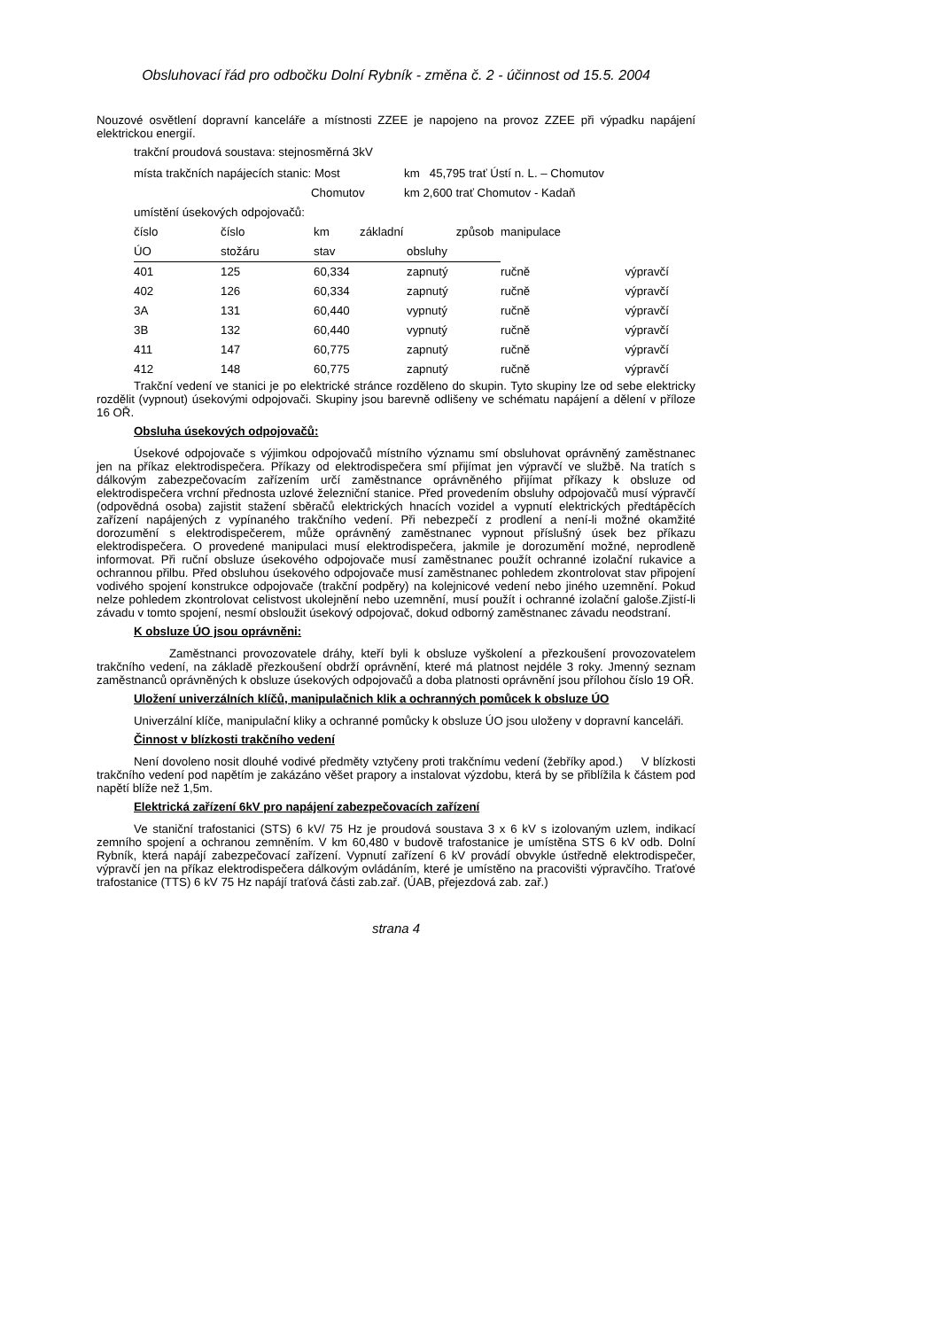Obsluhovací řád pro odbočku Dolní Rybník - změna č. 2 - účinnost od 15.5. 2004
Nouzové osvětlení dopravní kanceláře a místnosti ZZEE je napojeno na provoz ZZEE při výpadku napájení elektrickou energií.
trakční proudová soustava: stejnosměrná 3kV
| místa trakčních napájecích stanic: Most | km 45,795 trať Ústí n. L. – Chomutov |
| Chomutov | km 2,600 trať Chomutov - Kadaň |
| umístění úsekových odpojovačů: | |
| číslo | číslo | km | základní způsob | | manipulace |
| ÚO | stožáru | stav | | obsluhy | |
| 401 | 125 | 60,334 | | zapnutý | ručně výpravčí |
| 402 | 126 | 60,334 | | zapnutý | ručně výpravčí |
| 3A | 131 | 60,440 | | vypnutý | ručně výpravčí |
| 3B | 132 | 60,440 | | vypnutý | ručně výpravčí |
| 411 | 147 | 60,775 | | zapnutý | ručně výpravčí |
| 412 | 148 | 60,775 | | zapnutý | ručně výpravčí |
Trakční vedení ve stanici je po elektrické stránce rozděleno do skupin. Tyto skupiny lze od sebe elektricky rozdělit (vypnout) úsekovými odpojovači. Skupiny jsou barevně odlišeny ve schématu napájení a dělení v příloze 16 OŘ.
Obsluha úsekových odpojovačů:
Úsekové odpojovače s výjimkou odpojovačů místního významu smí obsluhovat oprávněný zaměstnanec jen na příkaz elektrodispečera. Příkazy od elektrodispečera smí přijímat jen výpravčí ve službě. Na tratích s dálkovým zabezpečovacím zařízením určí zaměstnance oprávněného přijímat příkazy k obsluze od elektrodispečera vrchní přednosta uzlové železniční stanice. Před provedením obsluhy odpojovačů musí výpravčí (odpovědná osoba) zajistit stažení sběračů elektrických hnacích vozidel a vypnutí elektrických předtápěcích zařízení napájených z vypínaného trakčního vedení. Při nebezpečí z prodlení a není-li možné okamžité dorozumění s elektrodispečerem, může oprávněný zaměstnanec vypnout příslušný úsek bez příkazu elektrodispečera. O provedené manipulaci musí elektrodispečera, jakmile je dorozumění možné, neprodleně informovat. Při ruční obsluze úsekového odpojovače musí zaměstnanec použít ochranné izolační rukavice a ochrannou přilbu. Před obsluhou úsekového odpojovače musí zaměstnanec pohledem zkontrolovat stav připojení vodivého spojení konstrukce odpojovače (trakční podpěry) na kolejnicové vedení nebo jiného uzemnění. Pokud nelze pohledem zkontrolovat celistvost ukolejnění nebo uzemnění, musí použít i ochranné izolační galoše.Zjistí-li závadu v tomto spojení, nesmí obsloužit úsekový odpojovač, dokud odborný zaměstnanec závadu neodstraní.
K obsluze ÚO jsou oprávněni:
Zaměstnanci provozovatele dráhy, kteří byli k obsluze vyškolení a přezkoušení provozovatelem trakčního vedení, na základě přezkoušení obdrží oprávnění, které má platnost nejdéle 3 roky. Jmenný seznam zaměstnanců oprávněných k obsluze úsekových odpojovačů a doba platnosti oprávnění jsou přílohou číslo 19 OŘ.
Uložení univerzálních klíčů, manipulačnich klik a ochranných pomůcek k obsluze ÚO
Univerzální klíče, manipulační kliky a ochranné pomůcky k obsluze ÚO jsou uloženy v dopravní kanceláři.
Činnost v blízkosti trakčního vedení
Není dovoleno nosit dlouhé vodivé předměty vztyčeny proti trakčnímu vedení (žebříky apod.) V blízkosti trakčního vedení pod napětím je zakázáno věšet prapory a instalovat výzdobu, která by se přiblížila k částem pod napětí blíže než 1,5m.
Elektrická zařízení 6kV pro napájení zabezpečovacích zařízení
Ve staniční trafostanici (STS) 6 kV/ 75 Hz je proudová soustava 3 x 6 kV s izolovaným uzlem, indikací zemního spojení a ochranou zemněním. V km 60,480 v budově trafostanice je umístěna STS 6 kV odb. Dolní Rybník, která napájí zabezpečovací zařízení. Vypnutí zařízení 6 kV provádí obvykle ústředně elektrodispečer, výpravčí jen na příkaz elektrodispečera dálkovým ovládáním, které je umístěno na pracovišti výpravčího. Traťové trafostanice (TTS) 6 kV 75 Hz napájí traťová části zab.zař. (ÚAB, přejezdová zab. zař.)
strana 4